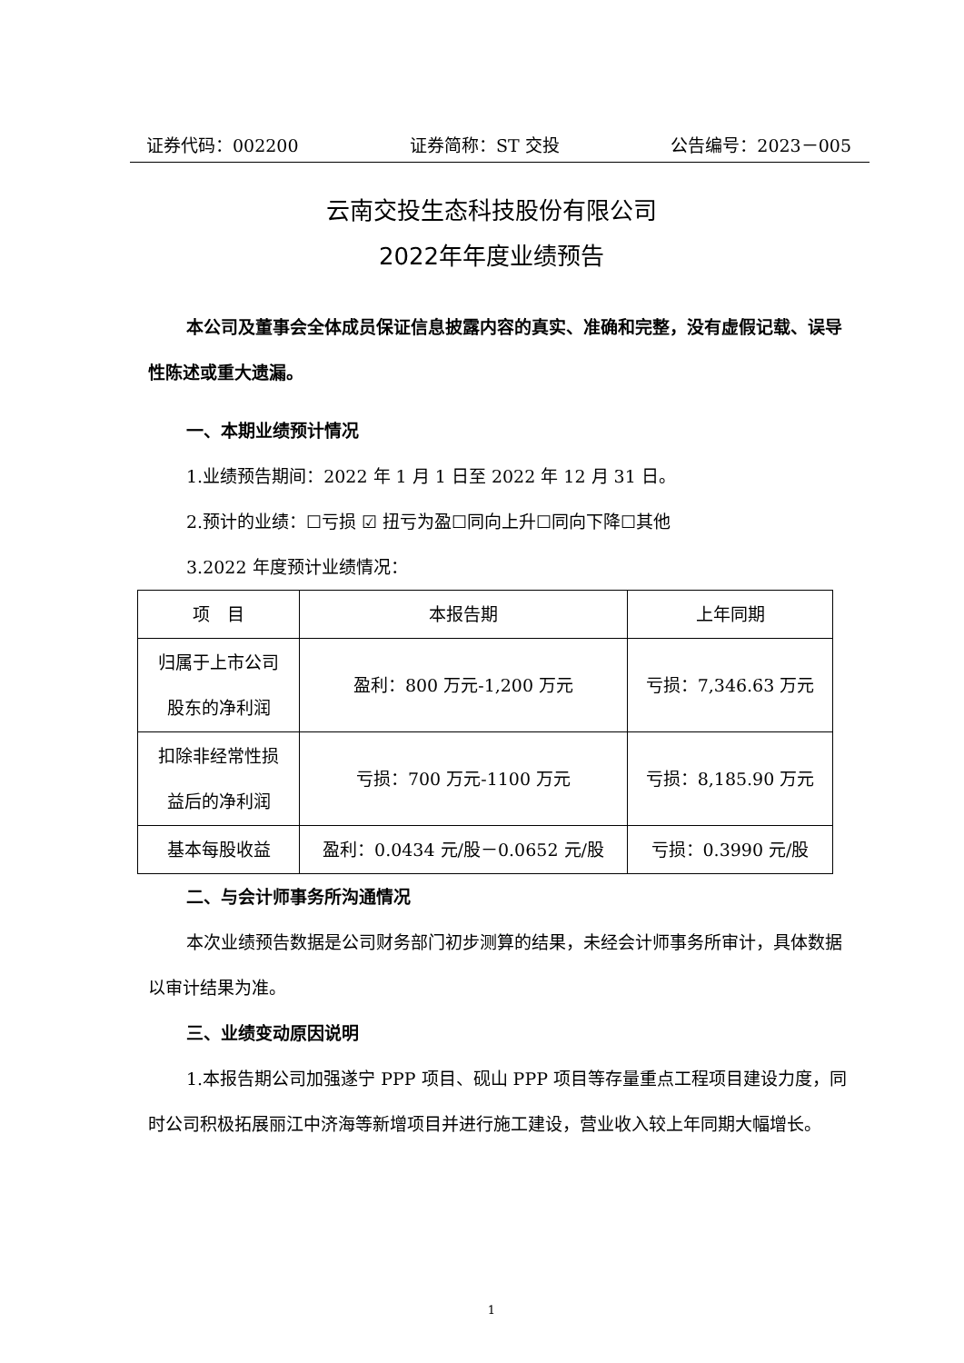证券代码：002200 证券简称：ST 交投 公告编号：2023－005
云南交投生态科技股份有限公司
2022年年度业绩预告
本公司及董事会全体成员保证信息披露内容的真实、准确和完整，没有虚假记载、误导性陈述或重大遗漏。
一、本期业绩预计情况
1.业绩预告期间：2022 年 1 月 1 日至 2022 年 12 月 31 日。
2.预计的业绩：☐亏损 ☑ 扭亏为盈☐同向上升☐同向下降☐其他
3.2022 年度预计业绩情况：
| 项 目 | 本报告期 | 上年同期 |
| --- | --- | --- |
| 归属于上市公司 股东的净利润 | 盈利：800 万元-1,200 万元 | 亏损：7,346.63 万元 |
| 扣除非经常性损 益后的净利润 | 亏损：700 万元-1100 万元 | 亏损：8,185.90 万元 |
| 基本每股收益 | 盈利：0.0434 元/股－0.0652 元/股 | 亏损：0.3990 元/股 |
二、与会计师事务所沟通情况
本次业绩预告数据是公司财务部门初步测算的结果，未经会计师事务所审计，具体数据以审计结果为准。
三、业绩变动原因说明
1.本报告期公司加强遂宁 PPP 项目、砚山 PPP 项目等存量重点工程项目建设力度，同时公司积极拓展丽江中济海等新增项目并进行施工建设，营业收入较上年同期大幅增长。
1